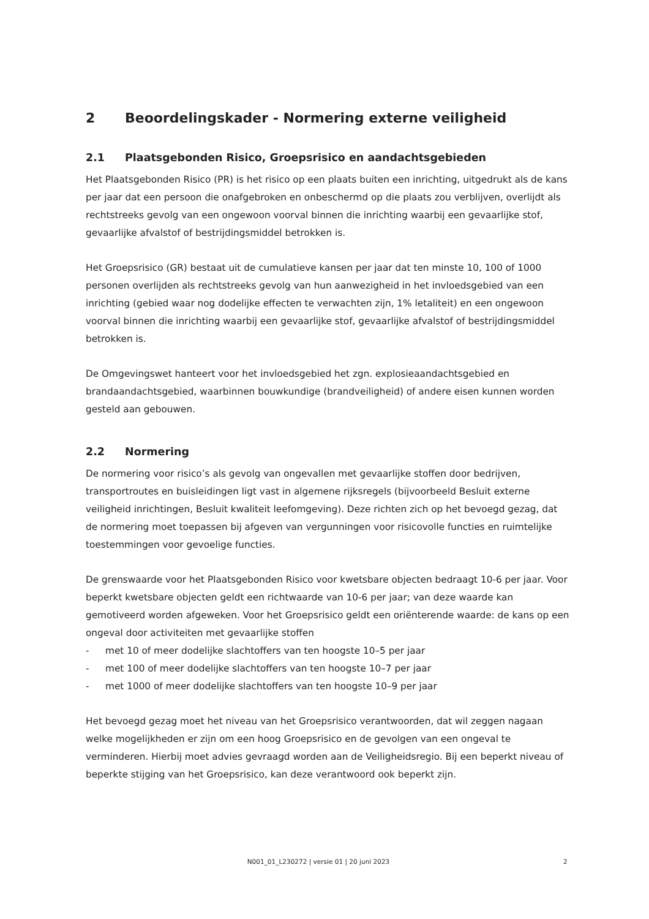2 Beoordelingskader - Normering externe veiligheid
2.1 Plaatsgebonden Risico, Groepsrisico en aandachtsgebieden
Het Plaatsgebonden Risico (PR) is het risico op een plaats buiten een inrichting, uitgedrukt als de kans per jaar dat een persoon die onafgebroken en onbeschermd op die plaats zou verblijven, overlijdt als rechtstreeks gevolg van een ongewoon voorval binnen die inrichting waarbij een gevaarlijke stof, gevaarlijke afvalstof of bestrijdingsmiddel betrokken is.
Het Groepsrisico (GR) bestaat uit de cumulatieve kansen per jaar dat ten minste 10, 100 of 1000 personen overlijden als rechtstreeks gevolg van hun aanwezigheid in het invloedsgebied van een inrichting (gebied waar nog dodelijke effecten te verwachten zijn, 1% letaliteit) en een ongewoon voorval binnen die inrichting waarbij een gevaarlijke stof, gevaarlijke afvalstof of bestrijdingsmiddel betrokken is.
De Omgevingswet hanteert voor het invloedsgebied het zgn. explosieaandachtsgebied en brandaandachtsgebied, waarbinnen bouwkundige (brandveiligheid) of andere eisen kunnen worden gesteld aan gebouwen.
2.2 Normering
De normering voor risico’s als gevolg van ongevallen met gevaarlijke stoffen door bedrijven, transportroutes en buisleidingen ligt vast in algemene rijksregels (bijvoorbeeld Besluit externe veiligheid inrichtingen, Besluit kwaliteit leefomgeving). Deze richten zich op het bevoegd gezag, dat de normering moet toepassen bij afgeven van vergunningen voor risicovolle functies en ruimtelijke toestemmingen voor gevoelige functies.
De grenswaarde voor het Plaatsgebonden Risico voor kwetsbare objecten bedraagt 10-6 per jaar. Voor beperkt kwetsbare objecten geldt een richtwaarde van 10-6 per jaar; van deze waarde kan gemotiveerd worden afgeweken. Voor het Groepsrisico geldt een oriënterende waarde: de kans op een ongeval door activiteiten met gevaarlijke stoffen
- met 10 of meer dodelijke slachtoffers van ten hoogste 10–5 per jaar
- met 100 of meer dodelijke slachtoffers van ten hoogste 10–7 per jaar
- met 1000 of meer dodelijke slachtoffers van ten hoogste 10–9 per jaar
Het bevoegd gezag moet het niveau van het Groepsrisico verantwoorden, dat wil zeggen nagaan welke mogelijkheden er zijn om een hoog Groepsrisico en de gevolgen van een ongeval te verminderen. Hierbij moet advies gevraagd worden aan de Veiligheidsregio. Bij een beperkt niveau of beperkte stijging van het Groepsrisico, kan deze verantwoord ook beperkt zijn.
N001_01_L230272 | versie 01 | 20 juni 2023 2